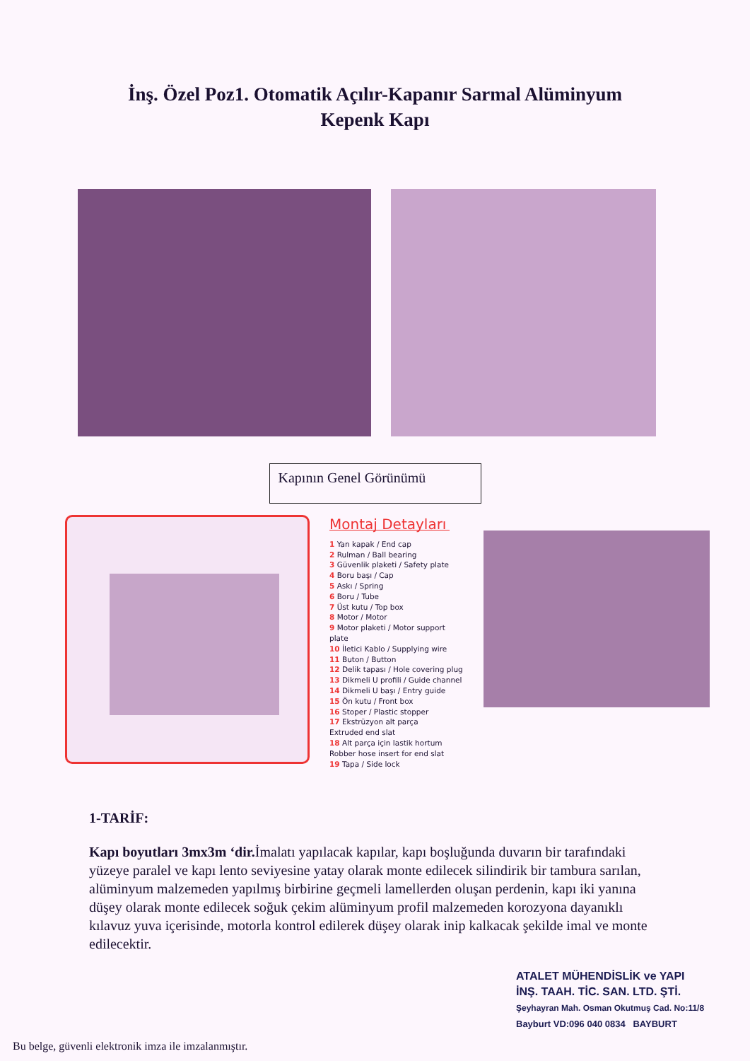İnş. Özel Poz1. Otomatik Açılır-Kapanır Sarmal Alüminyum
Kepenk Kapı
Kapının Genel Görünümü
Montaj Detayları
1 Yan kapak / End cap
2 Rulman / Ball bearing
3 Güvenlik plaketi / Safety plate
4 Boru başı / Cap
5 Askı / Spring
6 Boru / Tube
7 Üst kutu / Top box
8 Motor / Motor
9 Motor plaketi / Motor support plate
10 İletici Kablo / Supplying wire
11 Buton / Button
12 Delik tapası / Hole covering plug
13 Dikmeli U profili / Guide channel
14 Dikmeli U başı / Entry guide
15 Ön kutu / Front box
16 Stoper / Plastic stopper
17 Ekstrüzyon alt parça
Extruded end slat
18 Alt parça için lastik hortum
Robber hose insert for end slat
19 Tapa / Side lock
1-TARİF:
Kapı boyutları 3mx3m ‘dir. İmalatı yapılacak kapılar, kapı boşluğunda duvarın bir tarafındaki yüzeye paralel ve kapı lento seviyesine yatay olarak monte edilecek silindirik bir tambura sarılan, alüminyum malzemeden yapılmış birbirine geçmeli lamellerden oluşan perdenin, kapı iki yanına düşey olarak monte edilecek soğuk çekim alüminyum profil malzemeden korozyona dayanıklı kılavuz yuva içerisinde, motorla kontrol edilerek düşey olarak inip kalkacak şekilde imal ve monte edilecektir.
ATALET MÜHENDİSLİK ve YAPI
İNŞ. TAAH. TİC. SAN. LTD. ŞTİ.
Şeyhayran Mah. Osman Okutmuş Cad. No:11/8
Bayburt VD:096 040 0834 BAYBURT
Bu belge, güvenli elektronik imza ile imzalanmıştır.